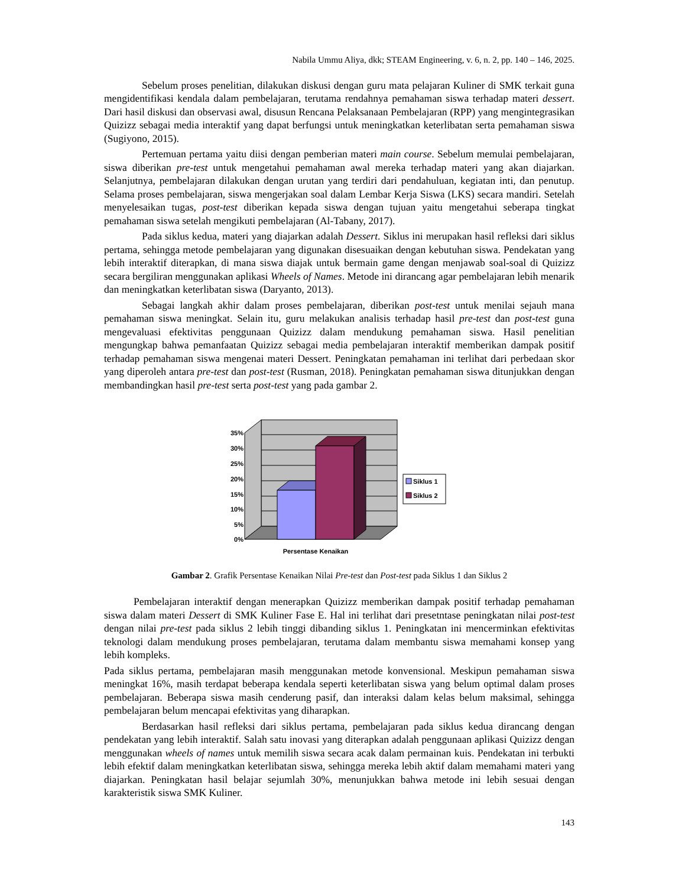Nabila Ummu Aliya, dkk; STEAM Engineering, v. 6, n. 2, pp. 140 – 146, 2025.
Sebelum proses penelitian, dilakukan diskusi dengan guru mata pelajaran Kuliner di SMK terkait guna mengidentifikasi kendala dalam pembelajaran, terutama rendahnya pemahaman siswa terhadap materi dessert. Dari hasil diskusi dan observasi awal, disusun Rencana Pelaksanaan Pembelajaran (RPP) yang mengintegrasikan Quizizz sebagai media interaktif yang dapat berfungsi untuk meningkatkan keterlibatan serta pemahaman siswa (Sugiyono, 2015).
Pertemuan pertama yaitu diisi dengan pemberian materi main course. Sebelum memulai pembelajaran, siswa diberikan pre-test untuk mengetahui pemahaman awal mereka terhadap materi yang akan diajarkan. Selanjutnya, pembelajaran dilakukan dengan urutan yang terdiri dari pendahuluan, kegiatan inti, dan penutup. Selama proses pembelajaran, siswa mengerjakan soal dalam Lembar Kerja Siswa (LKS) secara mandiri. Setelah menyelesaikan tugas, post-test diberikan kepada siswa dengan tujuan yaitu mengetahui seberapa tingkat pemahaman siswa setelah mengikuti pembelajaran (Al-Tabany, 2017).
Pada siklus kedua, materi yang diajarkan adalah Dessert. Siklus ini merupakan hasil refleksi dari siklus pertama, sehingga metode pembelajaran yang digunakan disesuaikan dengan kebutuhan siswa. Pendekatan yang lebih interaktif diterapkan, di mana siswa diajak untuk bermain game dengan menjawab soal-soal di Quizizz secara bergiliran menggunakan aplikasi Wheels of Names. Metode ini dirancang agar pembelajaran lebih menarik dan meningkatkan keterlibatan siswa (Daryanto, 2013).
Sebagai langkah akhir dalam proses pembelajaran, diberikan post-test untuk menilai sejauh mana pemahaman siswa meningkat. Selain itu, guru melakukan analisis terhadap hasil pre-test dan post-test guna mengevaluasi efektivitas penggunaan Quizizz dalam mendukung pemahaman siswa. Hasil penelitian mengungkap bahwa pemanfaatan Quizizz sebagai media pembelajaran interaktif memberikan dampak positif terhadap pemahaman siswa mengenai materi Dessert. Peningkatan pemahaman ini terlihat dari perbedaan skor yang diperoleh antara pre-test dan post-test (Rusman, 2018). Peningkatan pemahaman siswa ditunjukkan dengan membandingkan hasil pre-test serta post-test yang pada gambar 2.
35%
30%
25%
20%
15%
10%
5%
0%
Persentase Kenaikan
Siklus 1
Siklus 2
Gambar 2. Grafik Persentase Kenaikan Nilai Pre-test dan Post-test pada Siklus 1 dan Siklus 2
Pembelajaran interaktif dengan menerapkan Quizizz memberikan dampak positif terhadap pemahaman siswa dalam materi Dessert di SMK Kuliner Fase E. Hal ini terlihat dari presetntase peningkatan nilai post-test dengan nilai pre-test pada siklus 2 lebih tinggi dibanding siklus 1. Peningkatan ini mencerminkan efektivitas teknologi dalam mendukung proses pembelajaran, terutama dalam membantu siswa memahami konsep yang lebih kompleks.
Pada siklus pertama, pembelajaran masih menggunakan metode konvensional. Meskipun pemahaman siswa meningkat 16%, masih terdapat beberapa kendala seperti keterlibatan siswa yang belum optimal dalam proses pembelajaran. Beberapa siswa masih cenderung pasif, dan interaksi dalam kelas belum maksimal, sehingga pembelajaran belum mencapai efektivitas yang diharapkan.
Berdasarkan hasil refleksi dari siklus pertama, pembelajaran pada siklus kedua dirancang dengan pendekatan yang lebih interaktif. Salah satu inovasi yang diterapkan adalah penggunaan aplikasi Quizizz dengan menggunakan wheels of names untuk memilih siswa secara acak dalam permainan kuis. Pendekatan ini terbukti lebih efektif dalam meningkatkan keterlibatan siswa, sehingga mereka lebih aktif dalam memahami materi yang diajarkan. Peningkatan hasil belajar sejumlah 30%, menunjukkan bahwa metode ini lebih sesuai dengan karakteristik siswa SMK Kuliner.
143